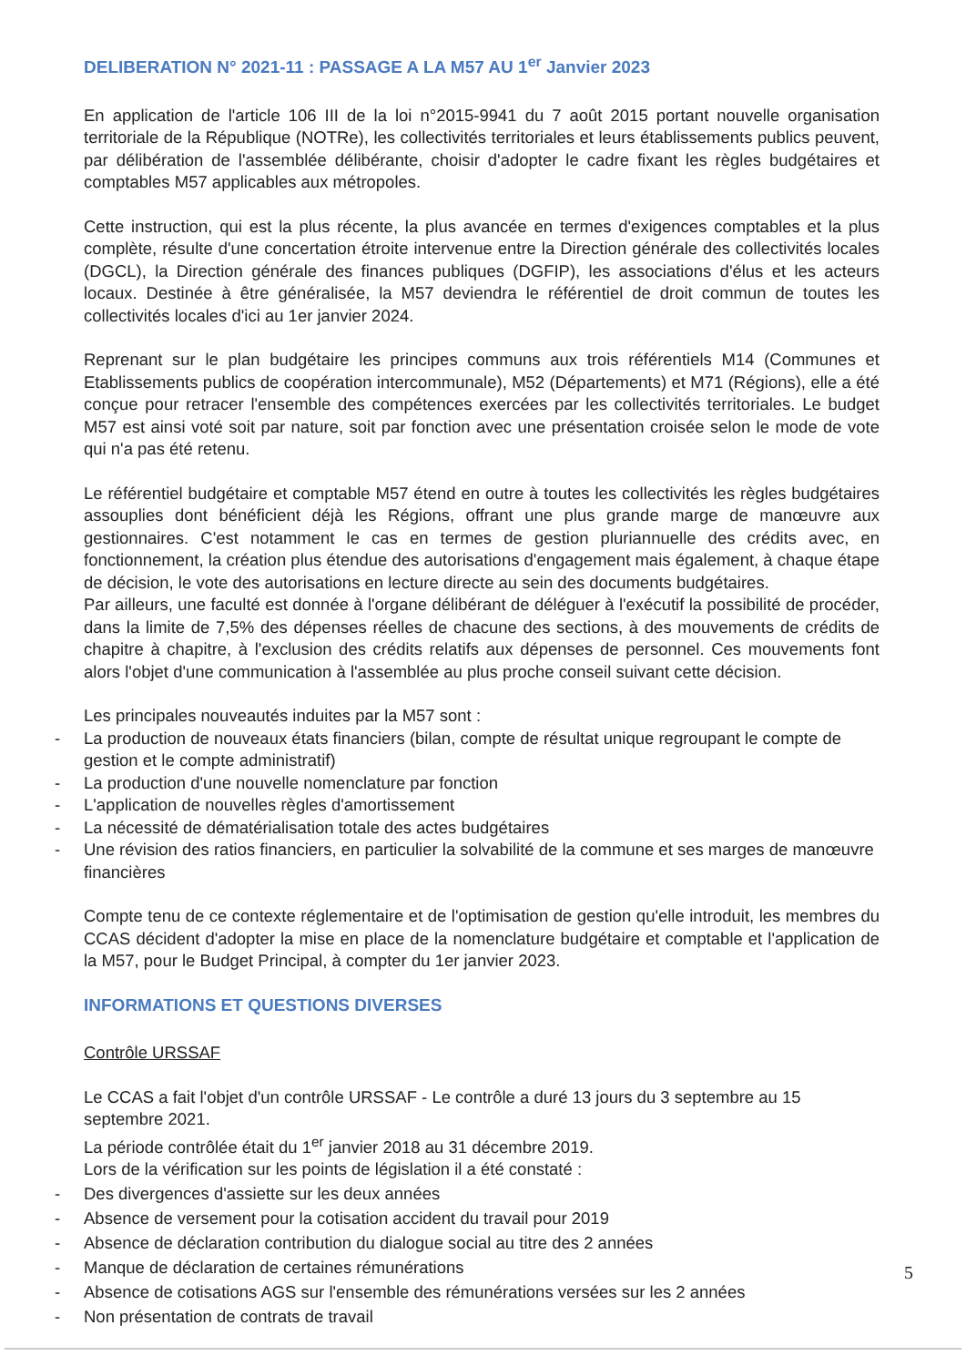DELIBERATION N° 2021-11 : PASSAGE A LA M57 AU 1<sup>er</sup> Janvier 2023
En application de l'article 106 III de la loi n°2015-9941 du 7 août 2015 portant nouvelle organisation territoriale de la République (NOTRe), les collectivités territoriales et leurs établissements publics peuvent, par délibération de l'assemblée délibérante, choisir d'adopter le cadre fixant les règles budgétaires et comptables M57 applicables aux métropoles.
Cette instruction, qui est la plus récente, la plus avancée en termes d'exigences comptables et la plus complète, résulte d'une concertation étroite intervenue entre la Direction générale des collectivités locales (DGCL), la Direction générale des finances publiques (DGFIP), les associations d'élus et les acteurs locaux. Destinée à être généralisée, la M57 deviendra le référentiel de droit commun de toutes les collectivités locales d'ici au 1er janvier 2024.
Reprenant sur le plan budgétaire les principes communs aux trois référentiels M14 (Communes et Etablissements publics de coopération intercommunale), M52 (Départements) et M71 (Régions), elle a été conçue pour retracer l'ensemble des compétences exercées par les collectivités territoriales. Le budget M57 est ainsi voté soit par nature, soit par fonction avec une présentation croisée selon le mode de vote qui n'a pas été retenu.
Le référentiel budgétaire et comptable M57 étend en outre à toutes les collectivités les règles budgétaires assouplies dont bénéficient déjà les Régions, offrant une plus grande marge de manœuvre aux gestionnaires. C'est notamment le cas en termes de gestion pluriannuelle des crédits avec, en fonctionnement, la création plus étendue des autorisations d'engagement mais également, à chaque étape de décision, le vote des autorisations en lecture directe au sein des documents budgétaires.
Par ailleurs, une faculté est donnée à l'organe délibérant de déléguer à l'exécutif la possibilité de procéder, dans la limite de 7,5% des dépenses réelles de chacune des sections, à des mouvements de crédits de chapitre à chapitre, à l'exclusion des crédits relatifs aux dépenses de personnel. Ces mouvements font alors l'objet d'une communication à l'assemblée au plus proche conseil suivant cette décision.
Les principales nouveautés induites par la M57 sont :
- La production de nouveaux états financiers (bilan, compte de résultat unique regroupant le compte de gestion et le compte administratif)
- La production d'une nouvelle nomenclature par fonction
- L'application de nouvelles règles d'amortissement
- La nécessité de dématérialisation totale des actes budgétaires
- Une révision des ratios financiers, en particulier la solvabilité de la commune et ses marges de manœuvre financières
Compte tenu de ce contexte réglementaire et de l'optimisation de gestion qu'elle introduit, les membres du CCAS décident d'adopter la mise en place de la nomenclature budgétaire et comptable et l'application de la M57, pour le Budget Principal, à compter du 1er janvier 2023.
INFORMATIONS ET QUESTIONS DIVERSES
Contrôle URSSAF
Le CCAS a fait l'objet d'un contrôle URSSAF - Le contrôle a duré 13 jours du 3 septembre au 15 septembre 2021.
La période contrôlée était du 1<sup>er</sup> janvier 2018 au 31 décembre 2019.
Lors de la vérification sur les points de législation il a été constaté :
- Des divergences d'assiette sur les deux années
- Absence de versement pour la cotisation accident du travail pour 2019
- Absence de déclaration contribution du dialogue social au titre des 2 années
- Manque de déclaration de certaines rémunérations
- Absence de cotisations AGS sur l'ensemble des rémunérations versées sur les 2 années
- Non présentation de contrats de travail
5